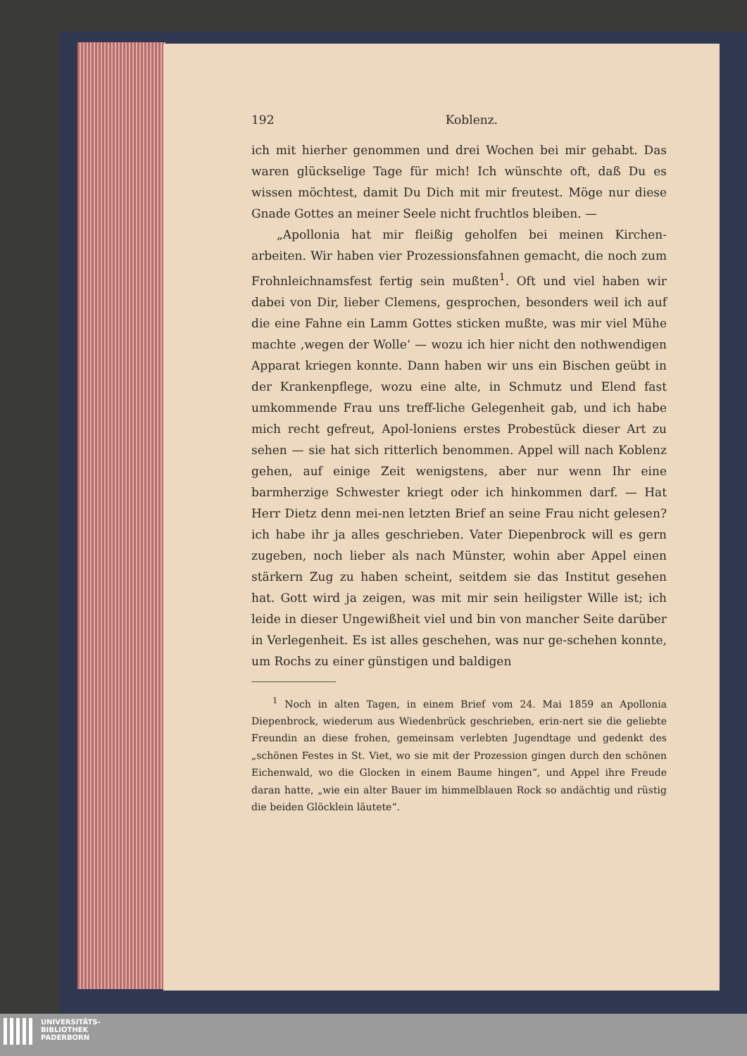192 Koblenz.
ich mit hierher genommen und drei Wochen bei mir gehabt. Das waren glückselige Tage für mich! Ich wünschte oft, daß Du es wissen möchtest, damit Du Dich mit mir freutest. Möge nur diese Gnade Gottes an meiner Seele nicht fruchtlos bleiben. —
„Apollonia hat mir fleißig geholfen bei meinen Kirchen-arbeiten. Wir haben vier Prozessionsfahnen gemacht, die noch zum Frohnleichnamsfest fertig sein mußten<sup>1</sup>. Oft und viel haben wir dabei von Dir, lieber Clemens, gesprochen, besonders weil ich auf die eine Fahne ein Lamm Gottes sticken mußte, was mir viel Mühe machte ‚wegen der Wolle‘ — wozu ich hier nicht den nothwendigen Apparat kriegen konnte. Dann haben wir uns ein Bischen geübt in der Krankenpflege, wozu eine alte, in Schmutz und Elend fast umkommende Frau uns treff-liche Gelegenheit gab, und ich habe mich recht gefreut, Apol-loniens erstes Probestück dieser Art zu sehen — sie hat sich ritterlich benommen. Appel will nach Koblenz gehen, auf einige Zeit wenigstens, aber nur wenn Ihr eine barmherzige Schwester kriegt oder ich hinkommen darf. — Hat Herr Dietz denn mei-nen letzten Brief an seine Frau nicht gelesen? ich habe ihr ja alles geschrieben. Vater Diepenbrock will es gern zugeben, noch lieber als nach Münster, wohin aber Appel einen stärkern Zug zu haben scheint, seitdem sie das Institut gesehen hat. Gott wird ja zeigen, was mit mir sein heiligster Wille ist; ich leide in dieser Ungewißheit viel und bin von mancher Seite darüber in Verlegenheit. Es ist alles geschehen, was nur ge-schehen konnte, um Rochs zu einer günstigen und baldigen
<sup>1</sup> Noch in alten Tagen, in einem Brief vom 24. Mai 1859 an Apollonia Diepenbrock, wiederum aus Wiedenbrück geschrieben, erin-nert sie die geliebte Freundin an diese frohen, gemeinsam verlebten Jugendtage und gedenkt des „schönen Festes in St. Viet, wo sie mit der Prozession gingen durch den schönen Eichenwald, wo die Glocken in einem Baume hingen“, und Appel ihre Freude daran hatte, „wie ein alter Bauer im himmelblauen Rock so andächtig und rüstig die beiden Glöcklein läutete“.
UNIVERSITÄTS-
BIBLIOTHEK
PADERBORN